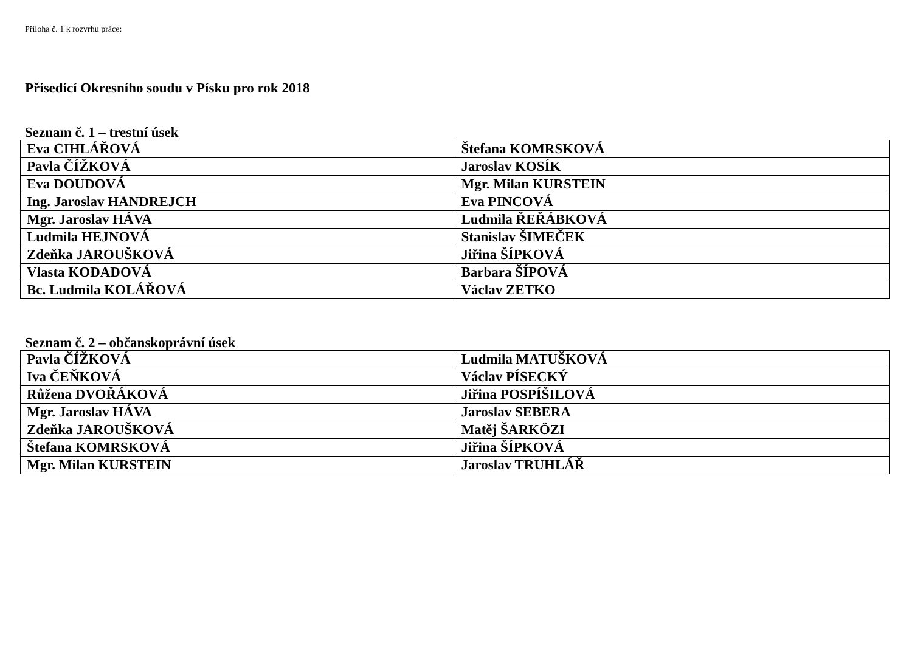Příloha č. 1 k rozvrhu práce:
Přísedící Okresního soudu v Písku pro rok 2018
Seznam č. 1 – trestní úsek
| Eva CIHLÁŘOVÁ | Štefana KOMRSKOVÁ |
| Pavla ČÍŽKOVÁ | Jaroslav KOSÍK |
| Eva DOUDOVÁ | Mgr. Milan KURSTEIN |
| Ing. Jaroslav HANDREJCH | Eva PINCOVÁ |
| Mgr. Jaroslav HÁVA | Ludmila ŘEŘÁBKOVÁ |
| Ludmila HEJNOVÁ | Stanislav ŠIMEČEK |
| Zdeňka JAROUŠKOVÁ | Jiřina ŠÍPKOVÁ |
| Vlasta KODADOVÁ | Barbara ŠÍPOVÁ |
| Bc. Ludmila KOLÁŘOVÁ | Václav ZETKO |
Seznam č. 2 – občanskoprávní úsek
| Pavla ČÍŽKOVÁ | Ludmila MATUŠKOVÁ |
| Iva ČEŇKOVÁ | Václav PÍSECKÝ |
| Růžena DVOŘÁKOVÁ | Jiřina POSPÍŠILOVÁ |
| Mgr. Jaroslav HÁVA | Jaroslav SEBERA |
| Zdeňka JAROUŠKOVÁ | Matěj ŠARKÖZI |
| Štefana KOMRSKOVÁ | Jiřina ŠÍPKOVÁ |
| Mgr. Milan KURSTEIN | Jaroslav TRUHLÁŘ |